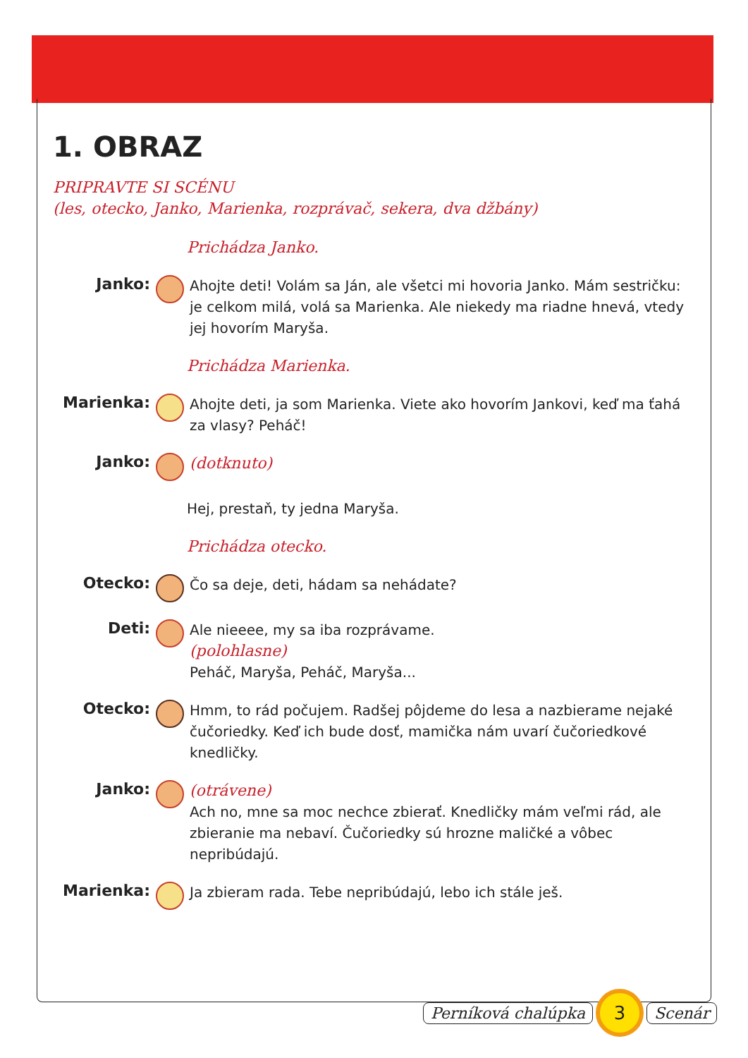1. OBRAZ
PRIPRAVTE SI SCÉNU
(les, otecko, Janko, Marienka, rozprávač, sekera, dva džbány)
Prichádza Janko.
Janko:
Ahojte deti! Volám sa Ján, ale všetci mi hovoria Janko. Mám ses­tričku: je celkom milá, volá sa Marienka. Ale niekedy ma riadne hnevá, vtedy jej hovorím Maryša.
Prichádza Marienka.
Marienka:
Ahojte deti, ja som Marienka. Viete ako hovorím Jankovi, keď ma ťahá za vlasy? Peháč!
Janko:
(dotknuto)
Hej, prestaň, ty jedna Maryša.
Prichádza otecko.
Otecko:
Čo sa deje, deti, hádam sa nehádate?
Deti:
Ale nieeee, my sa iba rozprávame.
(polohlasne)
Peháč, Maryša, Peháč, Maryša...
Otecko:
Hmm, to rád počujem. Radšej pôjdeme do lesa a nazbierame nejaké čučoriedky. Keď ich bude dosť, mamička nám uvarí čučo­riedkové knedličky.
Janko:
(otrávene)
Ach no, mne sa moc nechce zbierať. Knedličky mám veľmi rád, ale zbieranie ma nebaví. Čučoriedky sú hrozne maličké a vôbec nepribúdajú.
Marienka:
Ja zbieram rada. Tebe nepribúdajú, lebo ich stále ješ.
Perníková chalúpka
3
Scenár